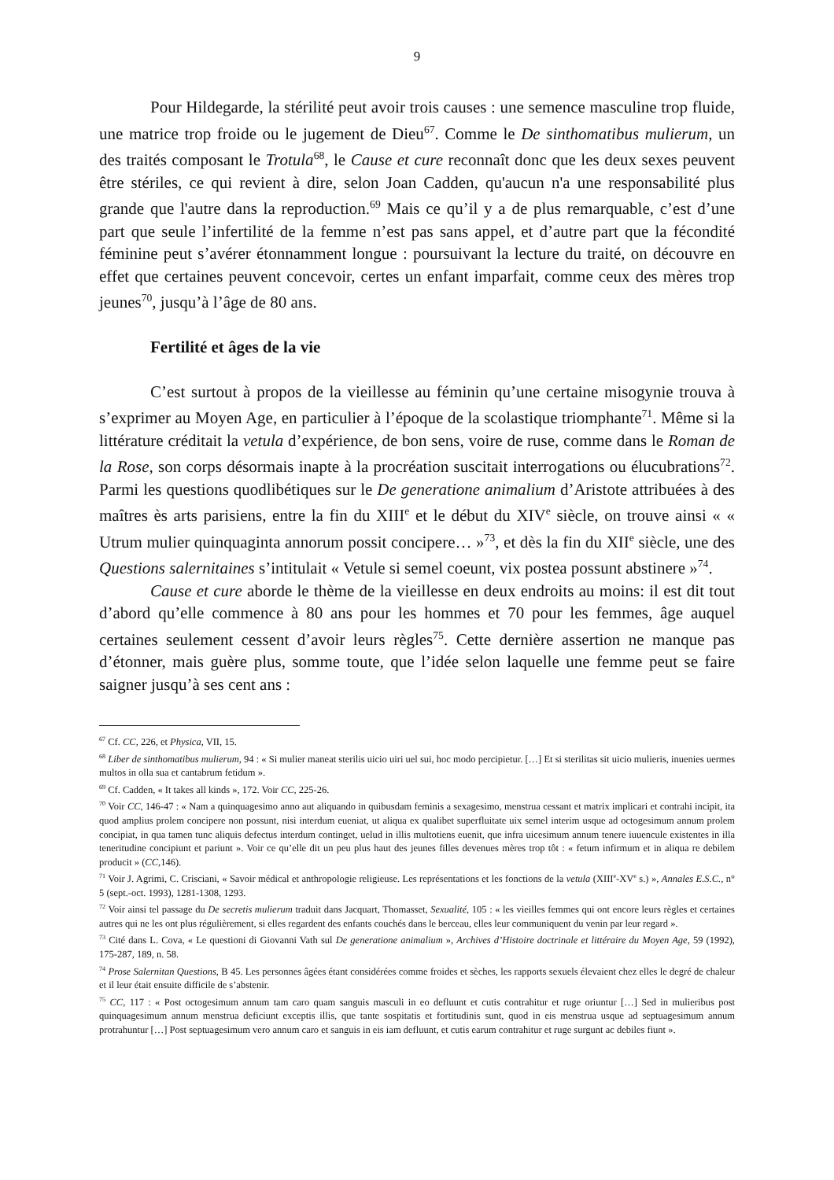9
Pour Hildegarde, la stérilité peut avoir trois causes : une semence masculine trop fluide, une matrice trop froide ou le jugement de Dieu<sup>67</sup>. Comme le De sinthomatibus mulierum, un des traités composant le Trotula<sup>68</sup>, le Cause et cure reconnaît donc que les deux sexes peuvent être stériles, ce qui revient à dire, selon Joan Cadden, qu'aucun n'a une responsabilité plus grande que l'autre dans la reproduction.<sup>69</sup> Mais ce qu’il y a de plus remarquable, c’est d’une part que seule l’infertilité de la femme n’est pas sans appel, et d’autre part que la fécondité féminine peut s’avérer étonnamment longue : poursuivant la lecture du traité, on découvre en effet que certaines peuvent concevoir, certes un enfant imparfait, comme ceux des mères trop jeunes<sup>70</sup>, jusqu’à l’âge de 80 ans.
Fertilité et âges de la vie
C’est surtout à propos de la vieillesse au féminin qu’une certaine misogynie trouva à s’exprimer au Moyen Age, en particulier à l’époque de la scolastique triomphante<sup>71</sup>. Même si la littérature créditait la vetula d’expérience, de bon sens, voire de ruse, comme dans le Roman de la Rose, son corps désormais inapte à la procréation suscitait interrogations ou élucubrations<sup>72</sup>. Parmi les questions quodlibétiques sur le De generatione animalium d’Aristote attribuées à des maîtres ès arts parisiens, entre la fin du XIII<sup>e</sup> et le début du XIV<sup>e</sup> siècle, on trouve ainsi « « Utrum mulier quinquaginta annorum possit concipere… »<sup>73</sup>, et dès la fin du XII<sup>e</sup> siècle, une des Questions salernitaines s’intitulait « Vetule si semel coeunt, vix postea possunt abstinere »<sup>74</sup>.
Cause et cure aborde le thème de la vieillesse en deux endroits au moins: il est dit tout d’abord qu’elle commence à 80 ans pour les hommes et 70 pour les femmes, âge auquel certaines seulement cessent d’avoir leurs règles<sup>75</sup>. Cette dernière assertion ne manque pas d’étonner, mais guère plus, somme toute, que l’idée selon laquelle une femme peut se faire saigner jusqu’à ses cent ans :
<sup>67</sup> Cf. CC, 226, et Physica, VII, 15.
<sup>68</sup> Liber de sinthomatibus mulierum, 94 : « Si mulier maneat sterilis uicio uiri uel sui, hoc modo percipietur. […] Et si sterilitas sit uicio mulieris, inuenies uermes multos in olla sua et cantabrum fetidum ».
<sup>69</sup> Cf. Cadden, « It takes all kinds », 172. Voir CC, 225-26.
<sup>70</sup> Voir CC, 146-47 : « Nam a quinquagesimo anno aut aliquando in quibusdam feminis a sexagesimo, menstrua cessant et matrix implicari et contrahi incipit, ita quod amplius prolem concipere non possunt, nisi interdum eueniat, ut aliqua ex qualibet superfluitate uix semel interim usque ad octogesimum annum prolem concipiat, in qua tamen tunc aliquis defectus interdum continget, uelud in illis multotiens euenit, que infra uicesimum annum tenere iuuencule existentes in illa teneritudine concipiunt et pariunt ». Voir ce qu’elle dit un peu plus haut des jeunes filles devenues mères trop tôt : « fetum infirmum et in aliqua re debilem producit » (CC,146).
<sup>71</sup> Voir J. Agrimi, C. Crisciani, « Savoir médical et anthropologie religieuse. Les représentations et les fonctions de la vetula (XIII<sup>e</sup>-XV<sup>e</sup> s.) », Annales E.S.C., n° 5 (sept.-oct. 1993), 1281-1308, 1293.
<sup>72</sup> Voir ainsi tel passage du De secretis mulierum traduit dans Jacquart, Thomasset, Sexualité, 105 : « les vieilles femmes qui ont encore leurs règles et certaines autres qui ne les ont plus régulièrement, si elles regardent des enfants couchés dans le berceau, elles leur communiquent du venin par leur regard ».
<sup>73</sup> Cité dans L. Cova, « Le questioni di Giovanni Vath sul De generatione animalium », Archives d’Histoire doctrinale et littéraire du Moyen Age, 59 (1992), 175-287, 189, n. 58.
<sup>74</sup> Prose Salernitan Questions, B 45. Les personnes âgées étant considérées comme froides et sèches, les rapports sexuels élevaient chez elles le degré de chaleur et il leur était ensuite difficile de s’abstenir.
<sup>75</sup> CC, 117 : « Post octogesimum annum tam caro quam sanguis masculi in eo defluunt et cutis contrahitur et ruge oriuntur […] Sed in mulieribus post quinquagesimum annum menstrua deficiunt exceptis illis, que tante sospitatis et fortitudinis sunt, quod in eis menstrua usque ad septuagesimum annum protrahuntur […] Post septuagesimum vero annum caro et sanguis in eis iam defluunt, et cutis earum contrahitur et ruge surgunt ac debiles fiunt ».